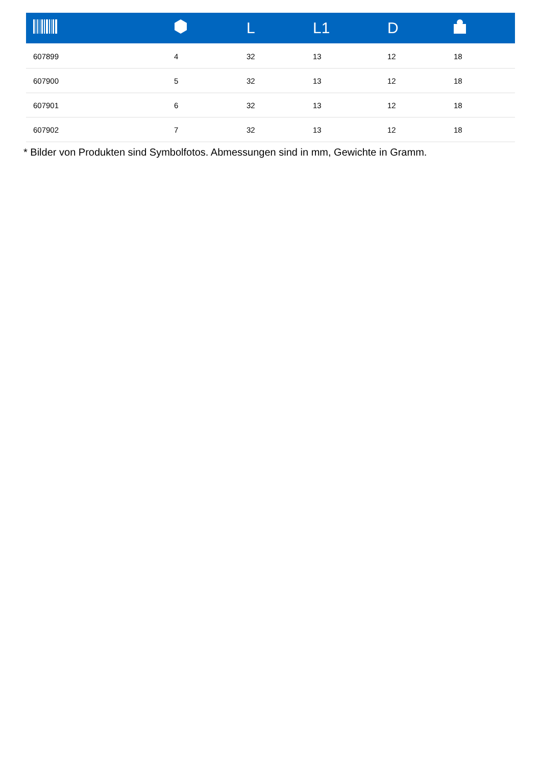| | | L | L1 | D | |
| --- | --- | --- | --- | --- | --- |
| 607899 | 4 | 32 | 13 | 12 | 18 |
| 607900 | 5 | 32 | 13 | 12 | 18 |
| 607901 | 6 | 32 | 13 | 12 | 18 |
| 607902 | 7 | 32 | 13 | 12 | 18 |
* Bilder von Produkten sind Symbolfotos. Abmessungen sind in mm, Gewichte in Gramm.